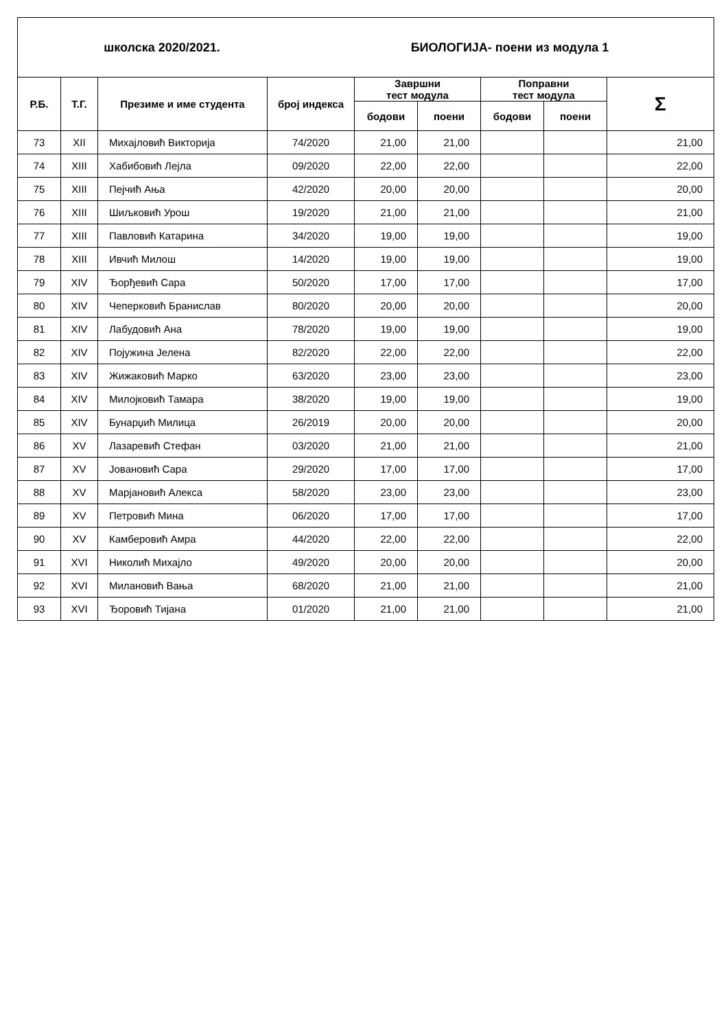| школска 2020/2021. БИОЛОГИЈА- поени из модула 1 | | | | | | | | |
| Р.Б. | Т.Г. | Презиме и име студента | број индекса | Завршни тест модула | | Поправни тест модула | | Σ |
| | | | | бодови | поени | бодови | поени | |
| 73 | XII | Михајловић Викторија | 74/2020 | 21,00 | 21,00 | | | 21,00 |
| 74 | XIII | Хабибовић Лејла | 09/2020 | 22,00 | 22,00 | | | 22,00 |
| 75 | XIII | Пејчић Ања | 42/2020 | 20,00 | 20,00 | | | 20,00 |
| 76 | XIII | Шиљковић Урош | 19/2020 | 21,00 | 21,00 | | | 21,00 |
| 77 | XIII | Павловић Катарина | 34/2020 | 19,00 | 19,00 | | | 19,00 |
| 78 | XIII | Ивчић Милош | 14/2020 | 19,00 | 19,00 | | | 19,00 |
| 79 | XIV | Ђорђевић Сара | 50/2020 | 17,00 | 17,00 | | | 17,00 |
| 80 | XIV | Чеперковић Бранислав | 80/2020 | 20,00 | 20,00 | | | 20,00 |
| 81 | XIV | Лабудовић Ана | 78/2020 | 19,00 | 19,00 | | | 19,00 |
| 82 | XIV | Појужина Јелена | 82/2020 | 22,00 | 22,00 | | | 22,00 |
| 83 | XIV | Жижаковић Марко | 63/2020 | 23,00 | 23,00 | | | 23,00 |
| 84 | XIV | Милојковић Тамара | 38/2020 | 19,00 | 19,00 | | | 19,00 |
| 85 | XIV | Бунарџић Милица | 26/2019 | 20,00 | 20,00 | | | 20,00 |
| 86 | XV | Лазаревић Стефан | 03/2020 | 21,00 | 21,00 | | | 21,00 |
| 87 | XV | Јовановић Сара | 29/2020 | 17,00 | 17,00 | | | 17,00 |
| 88 | XV | Марјановић Алекса | 58/2020 | 23,00 | 23,00 | | | 23,00 |
| 89 | XV | Петровић Мина | 06/2020 | 17,00 | 17,00 | | | 17,00 |
| 90 | XV | Камберовић Амра | 44/2020 | 22,00 | 22,00 | | | 22,00 |
| 91 | XVI | Николић Михајло | 49/2020 | 20,00 | 20,00 | | | 20,00 |
| 92 | XVI | Милановић Вања | 68/2020 | 21,00 | 21,00 | | | 21,00 |
| 93 | XVI | Ђоровић Тијана | 01/2020 | 21,00 | 21,00 | | | 21,00 |